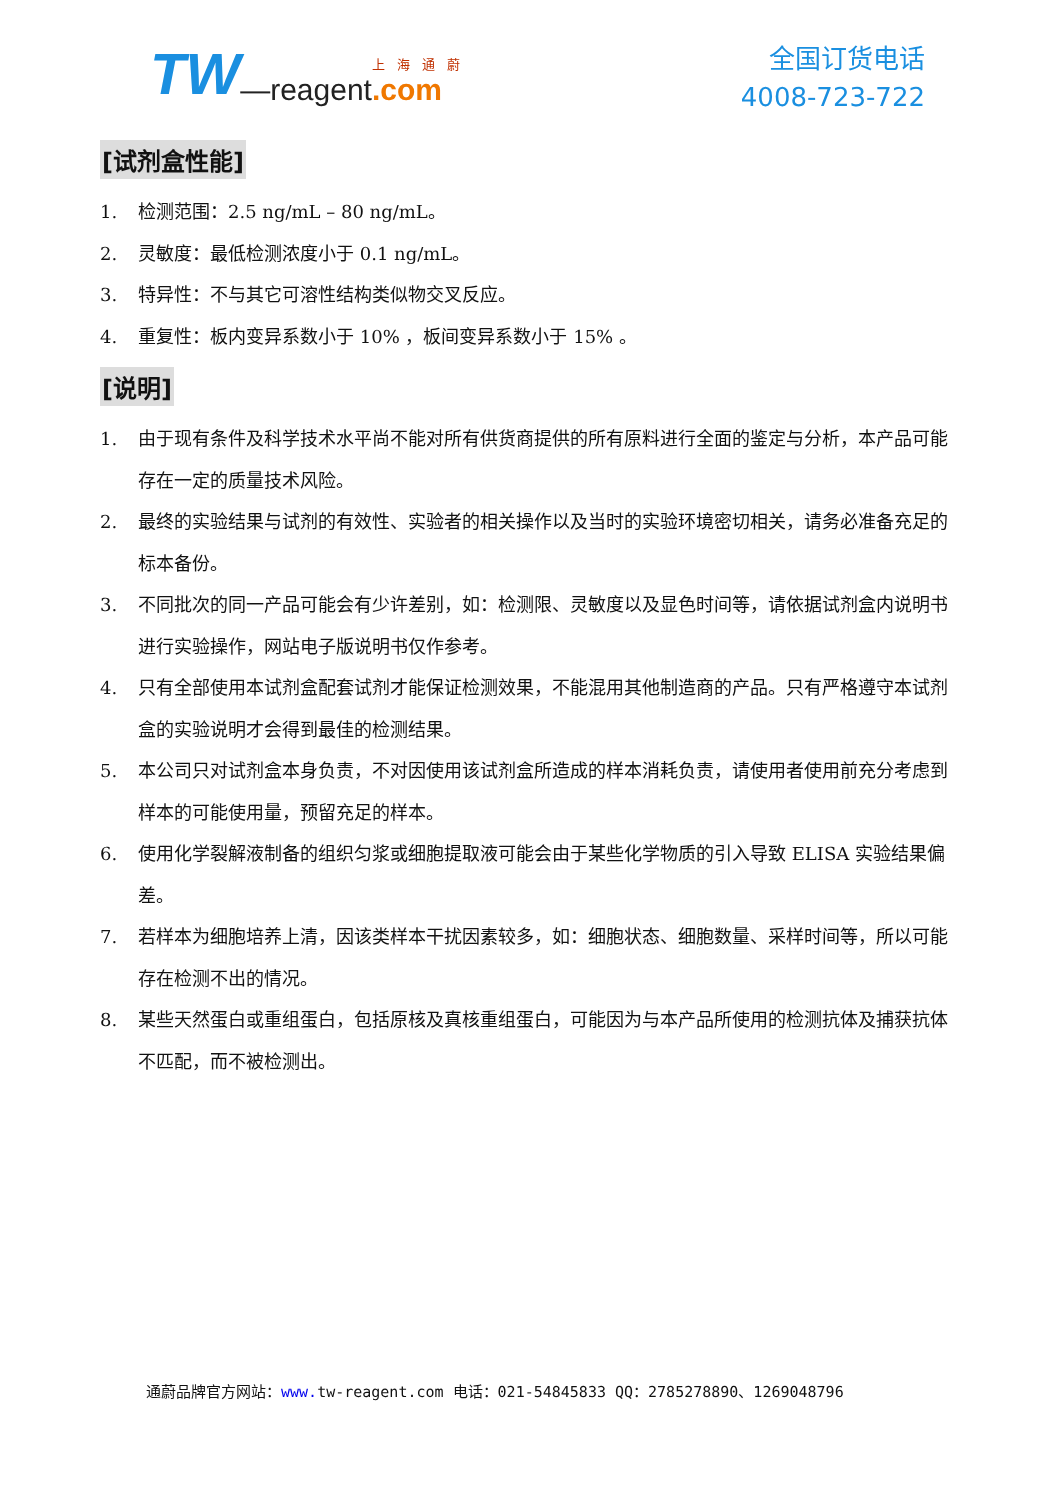TW —reagent 上海通蔚.com
全国订货电话
4008-723-722
[试剂盒性能]
1. 检测范围：2.5 ng/mL – 80 ng/mL。
2. 灵敏度：最低检测浓度小于 0.1 ng/mL。
3. 特异性：不与其它可溶性结构类似物交叉反应。
4. 重复性：板内变异系数小于 10% ，板间变异系数小于 15% 。
[说明]
1. 由于现有条件及科学技术水平尚不能对所有供货商提供的所有原料进行全面的鉴定与分析，本产品可能存在一定的质量技术风险。
2. 最终的实验结果与试剂的有效性、实验者的相关操作以及当时的实验环境密切相关，请务必准备充足的标本备份。
3. 不同批次的同一产品可能会有少许差别，如：检测限、灵敏度以及显色时间等，请依据试剂盒内说明书进行实验操作，网站电子版说明书仅作参考。
4. 只有全部使用本试剂盒配套试剂才能保证检测效果，不能混用其他制造商的产品。只有严格遵守本试剂盒的实验说明才会得到最佳的检测结果。
5. 本公司只对试剂盒本身负责，不对因使用该试剂盒所造成的样本消耗负责，请使用者使用前充分考虑到样本的可能使用量，预留充足的样本。
6. 使用化学裂解液制备的组织匀浆或细胞提取液可能会由于某些化学物质的引入导致 ELISA 实验结果偏差。
7. 若样本为细胞培养上清，因该类样本干扰因素较多，如：细胞状态、细胞数量、采样时间等，所以可能存在检测不出的情况。
8. 某些天然蛋白或重组蛋白，包括原核及真核重组蛋白，可能因为与本产品所使用的检测抗体及捕获抗体不匹配，而不被检测出。
通蔚品牌官方网站：www. tw-reagent.com 电话：021-54845833 QQ：2785278890、1269048796